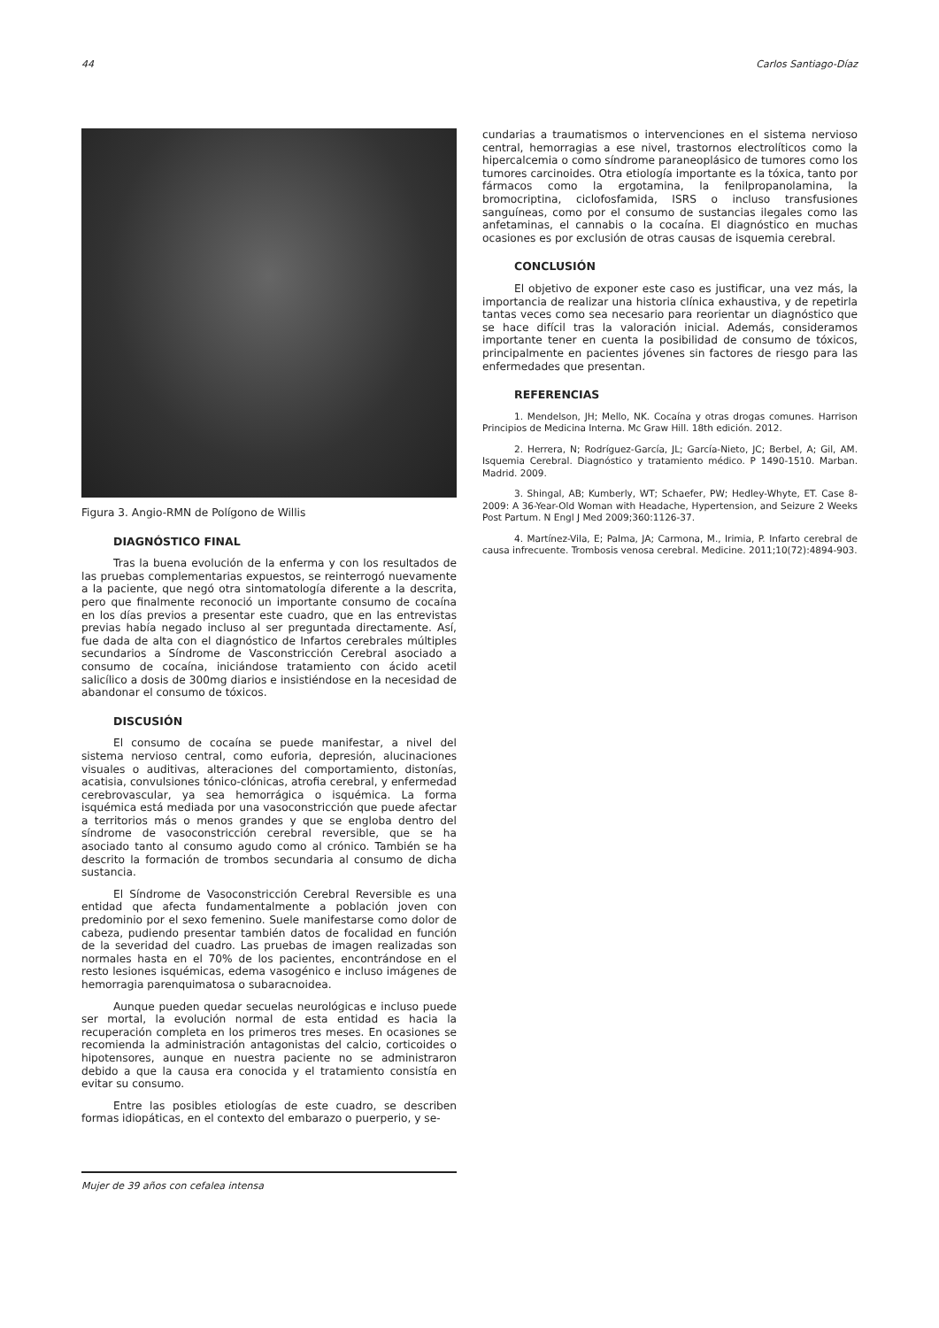44 Carlos Santiago-Díaz
Figura 3. Angio-RMN de Polígono de Willis
DIAGNÓSTICO FINAL
Tras la buena evolución de la enferma y con los resultados de las pruebas complementarias expuestos, se reinterrogó nuevamente a la paciente, que negó otra sintomatología diferente a la descrita, pero que finalmente reconoció un importante consumo de cocaína en los días previos a presentar este cuadro, que en las entrevistas previas había negado incluso al ser preguntada directamente. Así, fue dada de alta con el diagnóstico de Infartos cerebrales múltiples secundarios a Síndrome de Vasconstricción Cerebral asociado a consumo de cocaína, iniciándose tratamiento con ácido acetil salicílico a dosis de 300mg diarios e insistiéndose en la necesidad de abandonar el consumo de tóxicos.
DISCUSIÓN
El consumo de cocaína se puede manifestar, a nivel del sistema nervioso central, como euforia, depresión, alucinaciones visuales o auditivas, alteraciones del comportamiento, distonías, acatisia, convulsiones tónico-clónicas, atrofia cerebral, y enfermedad cerebrovascular, ya sea hemorrágica o isquémica. La forma isquémica está mediada por una vasoconstricción que puede afectar a territorios más o menos grandes y que se engloba dentro del síndrome de vasoconstricción cerebral reversible, que se ha asociado tanto al consumo agudo como al crónico. También se ha descrito la formación de trombos secundaria al consumo de dicha sustancia.
El Síndrome de Vasoconstricción Cerebral Reversible es una entidad que afecta fundamentalmente a población joven con predominio por el sexo femenino. Suele manifestarse como dolor de cabeza, pudiendo presentar también datos de focalidad en función de la severidad del cuadro. Las pruebas de imagen realizadas son normales hasta en el 70% de los pacientes, encontrándose en el resto lesiones isquémicas, edema vasogénico e incluso imágenes de hemorragia parenquimatosa o subaracnoidea.
Aunque pueden quedar secuelas neurológicas e incluso puede ser mortal, la evolución normal de esta entidad es hacia la recuperación completa en los primeros tres meses. En ocasiones se recomienda la administración antagonistas del calcio, corticoides o hipotensores, aunque en nuestra paciente no se administraron debido a que la causa era conocida y el tratamiento consistía en evitar su consumo.
Entre las posibles etiologías de este cuadro, se describen formas idiopáticas, en el contexto del embarazo o puerperio, y se-
cundarias a traumatismos o intervenciones en el sistema nervioso central, hemorragias a ese nivel, trastornos electrolíticos como la hipercalcemia o como síndrome paraneoplásico de tumores como los tumores carcinoides. Otra etiología importante es la tóxica, tanto por fármacos como la ergotamina, la fenilpropanolamina, la bromocriptina, ciclofosfamida, ISRS o incluso transfusiones sanguíneas, como por el consumo de sustancias ilegales como las anfetaminas, el cannabis o la cocaína. El diagnóstico en muchas ocasiones es por exclusión de otras causas de isquemia cerebral.
CONCLUSIÓN
El objetivo de exponer este caso es justificar, una vez más, la importancia de realizar una historia clínica exhaustiva, y de repetirla tantas veces como sea necesario para reorientar un diagnóstico que se hace difícil tras la valoración inicial. Además, consideramos importante tener en cuenta la posibilidad de consumo de tóxicos, principalmente en pacientes jóvenes sin factores de riesgo para las enfermedades que presentan.
REFERENCIAS
1. Mendelson, JH; Mello, NK. Cocaína y otras drogas comunes. Harrison Principios de Medicina Interna. Mc Graw Hill. 18th edición. 2012.
2. Herrera, N; Rodríguez-García, JL; García-Nieto, JC; Berbel, A; Gil, AM. Isquemia Cerebral. Diagnóstico y tratamiento médico. P 1490-1510. Marban. Madrid. 2009.
3. Shingal, AB; Kumberly, WT; Schaefer, PW; Hedley-Whyte, ET. Case 8-2009: A 36-Year-Old Woman with Headache, Hypertension, and Seizure 2 Weeks Post Partum. N Engl J Med 2009;360:1126-37.
4. Martínez-Vila, E; Palma, JA; Carmona, M., Irimia, P. Infarto cerebral de causa infrecuente. Trombosis venosa cerebral. Medicine. 2011;10(72):4894-903.
Mujer de 39 años con cefalea intensa